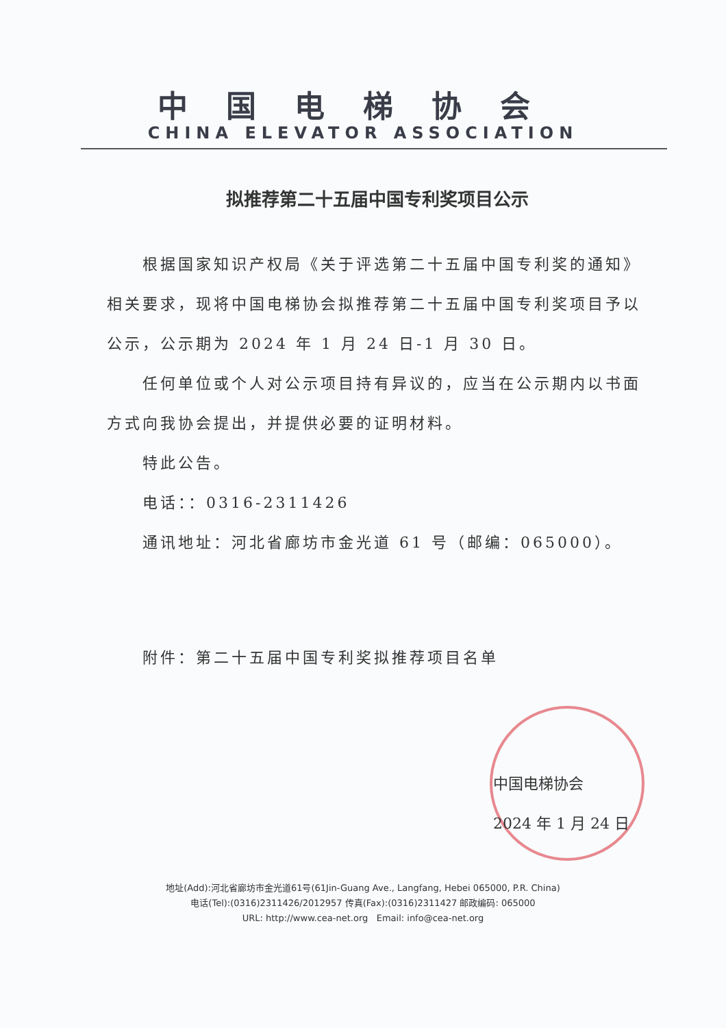中国电梯协会
CHINA ELEVATOR ASSOCIATION
拟推荐第二十五届中国专利奖项目公示
根据国家知识产权局《关于评选第二十五届中国专利奖的通知》相关要求，现将中国电梯协会拟推荐第二十五届中国专利奖项目予以公示，公示期为 2024 年 1 月 24 日-1 月 30 日。
任何单位或个人对公示项目持有异议的，应当在公示期内以书面方式向我协会提出，并提供必要的证明材料。
特此公告。
电话：：0316-2311426
通讯地址：河北省廊坊市金光道 61 号（邮编：065000）。
附件：第二十五届中国专利奖拟推荐项目名单
中国电梯协会
2024 年 1 月 24 日
地址(Add):河北省廊坊市金光道61号(61Jin-Guang Ave., Langfang, Hebei 065000, P.R. China)
电话(Tel):(0316)2311426/2012957 传真(Fax):(0316)2311427 邮政编码: 065000
URL: http://www.cea-net.org Email: info@cea-net.org